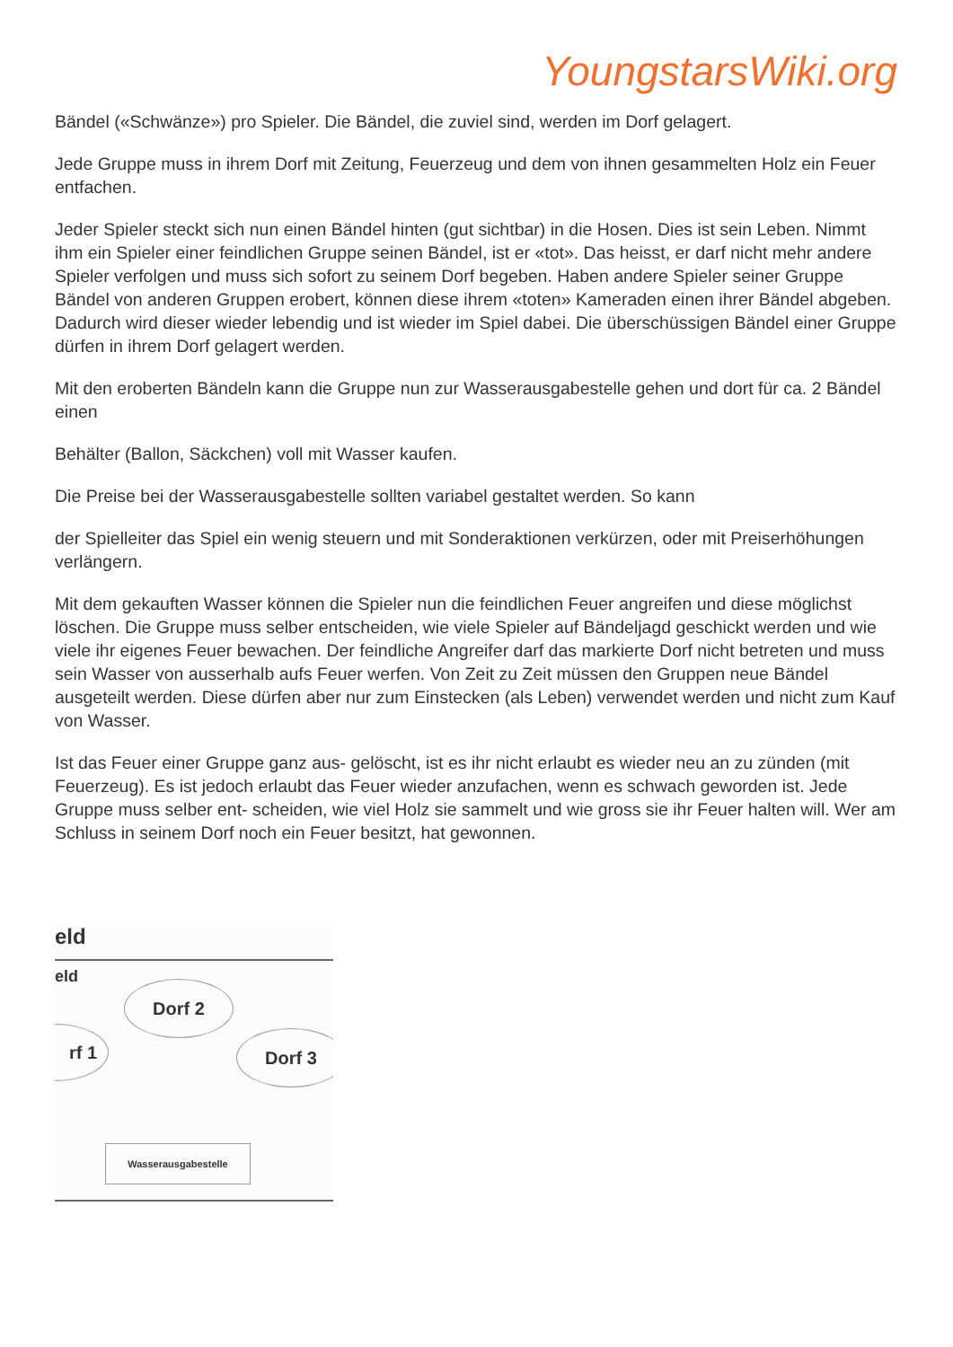YoungstarsWiki.org
Bändel («Schwänze») pro Spieler. Die Bändel, die zuviel sind, werden im Dorf gelagert.
Jede Gruppe muss in ihrem Dorf mit Zeitung, Feuerzeug und dem von ihnen gesammelten Holz ein Feuer entfachen.
Jeder Spieler steckt sich nun einen Bändel hinten (gut sichtbar) in die Hosen. Dies ist sein Leben. Nimmt ihm ein Spieler einer feindlichen Gruppe seinen Bändel, ist er «tot». Das heisst, er darf nicht mehr andere Spieler verfolgen und muss sich sofort zu seinem Dorf begeben. Haben andere Spieler seiner Gruppe Bändel von anderen Gruppen erobert, können diese ihrem «toten» Kameraden einen ihrer Bändel abgeben. Dadurch wird dieser wieder lebendig und ist wieder im Spiel dabei. Die überschüssigen Bändel einer Gruppe dürfen in ihrem Dorf gelagert werden.
Mit den eroberten Bändeln kann die Gruppe nun zur Wasserausgabestelle gehen und dort für ca. 2 Bändel einen
Behälter (Ballon, Säckchen) voll mit Wasser kaufen.
Die Preise bei der Wasserausgabestelle sollten variabel gestaltet werden. So kann
der Spielleiter das Spiel ein wenig steuern und mit Sonderaktionen verkürzen, oder mit Preiserhöhungen verlängern.
Mit dem gekauften Wasser können die Spieler nun die feindlichen Feuer angreifen und diese möglichst löschen. Die Gruppe muss selber entscheiden, wie viele Spieler auf Bändeljagd geschickt werden und wie viele ihr eigenes Feuer bewachen. Der feindliche Angreifer darf das markierte Dorf nicht betreten und muss sein Wasser von ausserhalb aufs Feuer werfen. Von Zeit zu Zeit müssen den Gruppen neue Bändel ausgeteilt werden. Diese dürfen aber nur zum Einstecken (als Leben) verwendet werden und nicht zum Kauf von Wasser.
Ist das Feuer einer Gruppe ganz aus- gelöscht, ist es ihr nicht erlaubt es wieder neu an zu zünden (mit Feuerzeug). Es ist jedoch erlaubt das Feuer wieder anzufachen, wenn es schwach geworden ist. Jede Gruppe muss selber ent- scheiden, wie viel Holz sie sammelt und wie gross sie ihr Feuer halten will. Wer am Schluss in seinem Dorf noch ein Feuer besitzt, hat gewonnen.
eld
eld
Dorf 2
rf 1 Dorf 3
Wasserausgabestelle